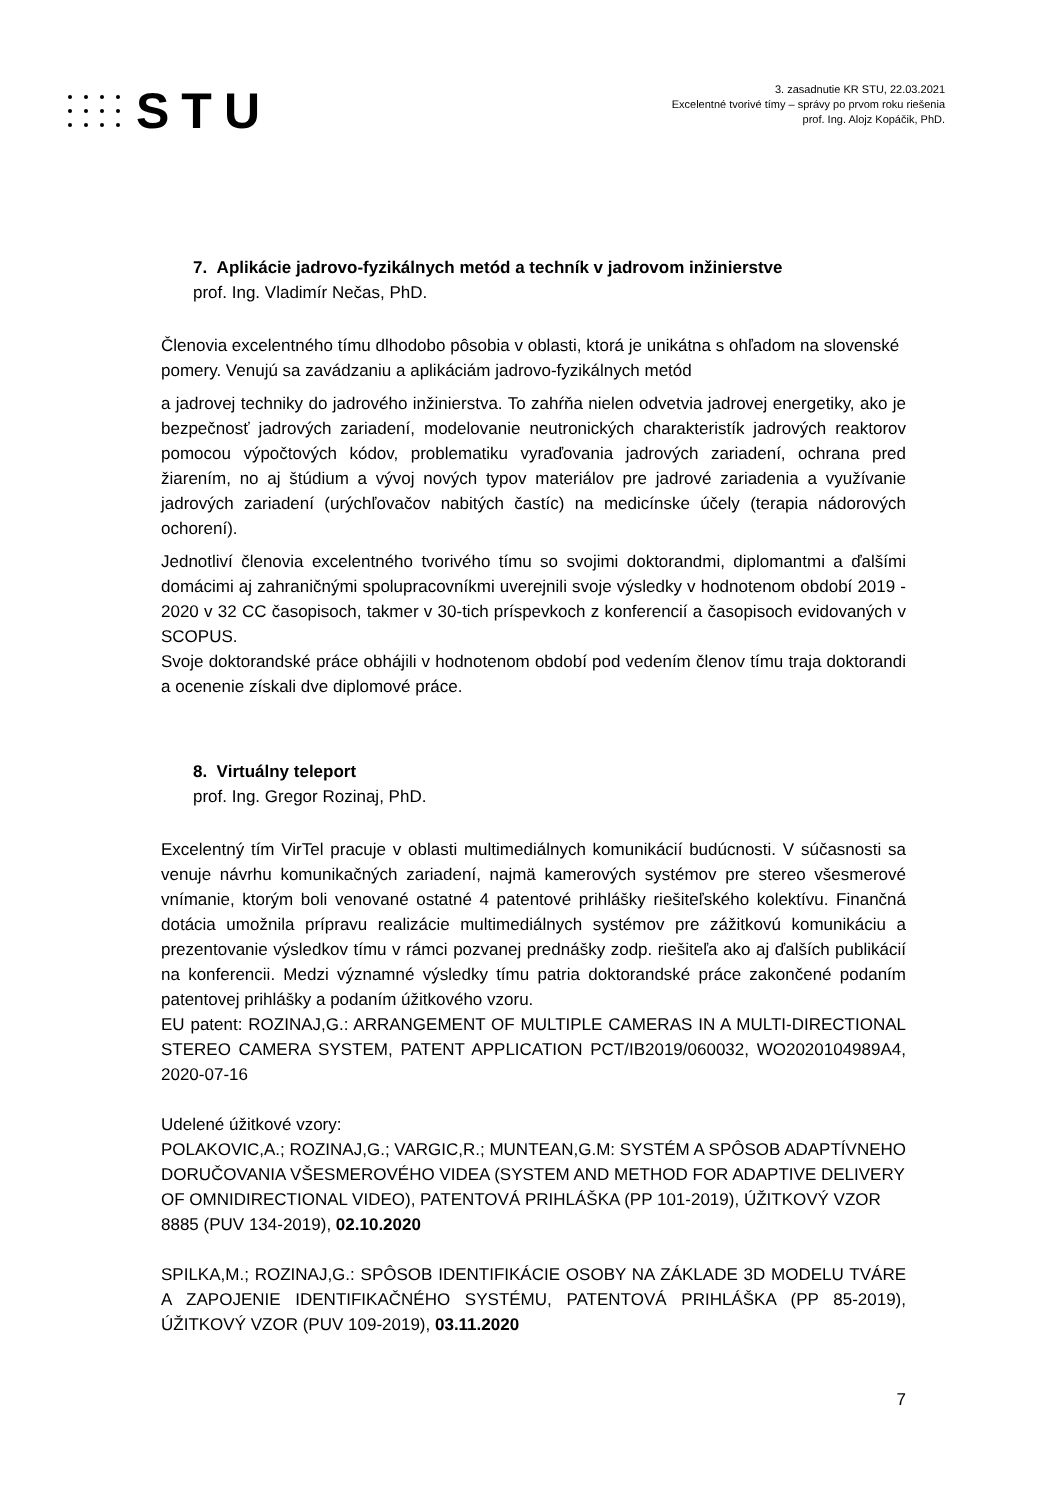STU
3. zasadnutie KR STU, 22.03.2021
Excelentné tvorivé tímy – správy po prvom roku riešenia
prof. Ing. Alojz Kopáčik, PhD.
7. Aplikácie jadrovo-fyzikálnych metód a techník v jadrovom inžinierstve
prof. Ing. Vladimír Nečas, PhD.
Členovia excelentného tímu dlhodobo pôsobia v oblasti, ktorá je unikátna s ohľadom na slovenské pomery. Venujú sa zavádzaniu a aplikáciám jadrovo-fyzikálnych metód
a jadrovej techniky do jadrového inžinierstva. To zahŕňa nielen odvetvia jadrovej energetiky, ako je bezpečnosť jadrových zariadení, modelovanie neutronických charakteristík jadrových reaktorov pomocou výpočtových kódov, problematiku vyraďovania jadrových zariadení, ochrana pred žiarením, no aj štúdium a vývoj nových typov materiálov pre jadrové zariadenia a využívanie jadrových zariadení (urýchľovačov nabitých častíc) na medicínske účely (terapia nádorových ochorení).
Jednotliví členovia excelentného tvorivého tímu so svojimi doktorandmi, diplomantmi a ďalšími domácimi aj zahraničnými spolupracovníkmi uverejnili svoje výsledky v hodnotenom období 2019 - 2020 v 32 CC časopisoch, takmer v 30-tich príspevkoch z konferencií a časopisoch evidovaných v SCOPUS.
Svoje doktorandské práce obhájili v hodnotenom období pod vedením členov tímu traja doktorandi a ocenenie získali dve diplomové práce.
8. Virtuálny teleport
prof. Ing. Gregor Rozinaj, PhD.
Excelentný tím VirTel pracuje v oblasti multimediálnych komunikácií budúcnosti. V súčasnosti sa venuje návrhu komunikačných zariadení, najmä kamerových systémov pre stereo všesmerové vnímanie, ktorým boli venované ostatné 4 patentové prihlášky riešiteľského kolektívu. Finančná dotácia umožnila prípravu realizácie multimediálnych systémov pre zážitkovú komunikáciu a prezentovanie výsledkov tímu v rámci pozvanej prednášky zodp. riešiteľa ako aj ďalších publikácií na konferencii. Medzi významné výsledky tímu patria doktorandské práce zakončené podaním patentovej prihlášky a podaním úžitkového vzoru.
EU patent: ROZINAJ,G.: ARRANGEMENT OF MULTIPLE CAMERAS IN A MULTI-DIRECTIONAL STEREO CAMERA SYSTEM, PATENT APPLICATION PCT/IB2019/060032, WO2020104989A4, 2020-07-16
Udelené úžitkové vzory:
POLAKOVIC,A.; ROZINAJ,G.; VARGIC,R.; MUNTEAN,G.M: SYSTÉM A SPÔSOB ADAPTÍVNEHO DORUČOVANIA VŠESMEROVÉHO VIDEA (SYSTEM AND METHOD FOR ADAPTIVE DELIVERY OF OMNIDIRECTIONAL VIDEO), PATENTOVÁ PRIHLÁŠKA (PP 101-2019), ÚŽITKOVÝ VZOR 8885 (PUV 134-2019), 02.10.2020
SPILKA,M.; ROZINAJ,G.: SPÔSOB IDENTIFIKÁCIE OSOBY NA ZÁKLADE 3D MODELU TVÁRE A ZAPOJENIE IDENTIFIKAČNÉHO SYSTÉMU, PATENTOVÁ PRIHLÁŠKA (PP 85-2019), ÚŽITKOVÝ VZOR (PUV 109-2019), 03.11.2020
7